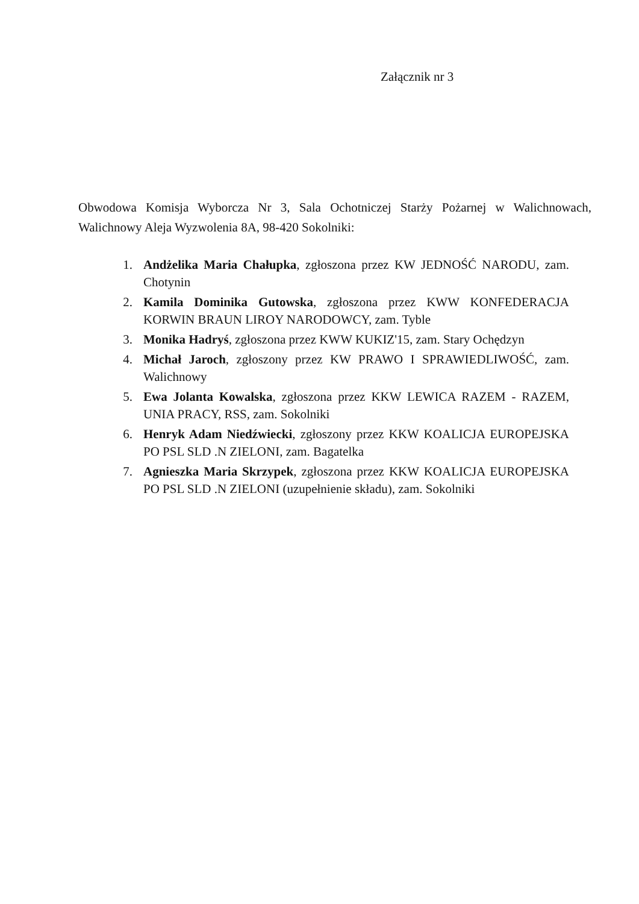Załącznik nr 3
Obwodowa Komisja Wyborcza Nr 3, Sala Ochotniczej Starży Pożarnej w Walichnowach, Walichnowy Aleja Wyzwolenia 8A, 98-420 Sokolniki:
1. Andżelika Maria Chałupka, zgłoszona przez KW JEDNOŚĆ NARODU, zam. Chotynin
2. Kamila Dominika Gutowska, zgłoszona przez KWW KONFEDERACJA KORWIN BRAUN LIROY NARODOWCY, zam. Tyble
3. Monika Hadryś, zgłoszona przez KWW KUKIZ'15, zam. Stary Ochędzyn
4. Michał Jaroch, zgłoszony przez KW PRAWO I SPRAWIEDLIWOŚĆ, zam. Walichnowy
5. Ewa Jolanta Kowalska, zgłoszona przez KKW LEWICA RAZEM - RAZEM, UNIA PRACY, RSS, zam. Sokolniki
6. Henryk Adam Niedźwiecki, zgłoszony przez KKW KOALICJA EUROPEJSKA PO PSL SLD .N ZIELONI, zam. Bagatelka
7. Agnieszka Maria Skrzypek, zgłoszona przez KKW KOALICJA EUROPEJSKA PO PSL SLD .N ZIELONI (uzupełnienie składu), zam. Sokolniki